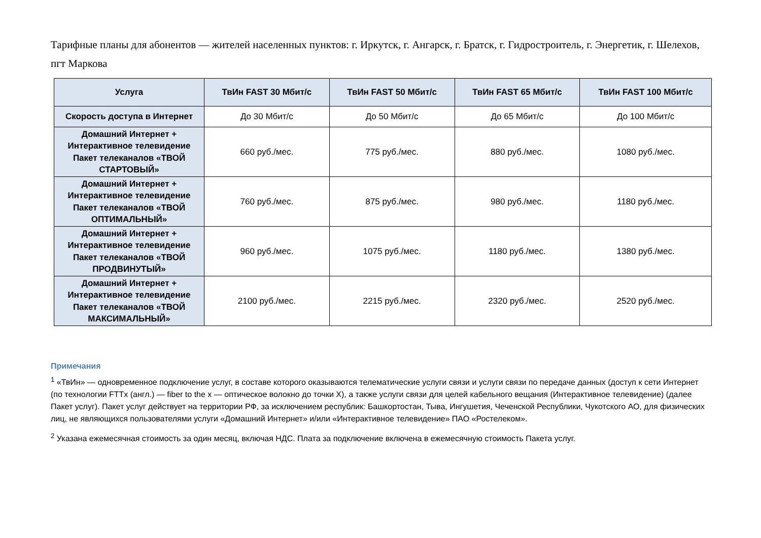Тарифные планы для абонентов — жителей населенных пунктов: г. Иркутск, г. Ангарск, г. Братск, г. Гидростроитель, г. Энергетик, г. Шелехов, пгт Маркова
| Услуга | ТвИн FAST 30 Мбит/с | ТвИн FAST 50 Мбит/с | ТвИн FAST 65 Мбит/с | ТвИн FAST 100 Мбит/с |
| --- | --- | --- | --- | --- |
| Скорость доступа в Интернет | До 30 Мбит/с | До 50 Мбит/с | До 65 Мбит/с | До 100 Мбит/с |
| Домашний Интернет + Интерактивное телевидение Пакет телеканалов «ТВОЙ СТАРТОВЫЙ» | 660 руб./мес. | 775 руб./мес. | 880 руб./мес. | 1080 руб./мес. |
| Домашний Интернет + Интерактивное телевидение Пакет телеканалов «ТВОЙ ОПТИМАЛЬНЫЙ» | 760 руб./мес. | 875 руб./мес. | 980 руб./мес. | 1180 руб./мес. |
| Домашний Интернет + Интерактивное телевидение Пакет телеканалов «ТВОЙ ПРОДВИНУТЫЙ» | 960 руб./мес. | 1075 руб./мес. | 1180 руб./мес. | 1380 руб./мес. |
| Домашний Интернет + Интерактивное телевидение Пакет телеканалов «ТВОЙ МАКСИМАЛЬНЫЙ» | 2100 руб./мес. | 2215 руб./мес. | 2320 руб./мес. | 2520 руб./мес. |
Примечания
<sup>1</sup> «ТвИн» — одновременное подключение услуг, в составе которого оказываются телематические услуги связи и услуги связи по передаче данных (доступ к сети Интернет (по технологии FTTx (англ.) — fiber to the x — оптическое волокно до точки X), а также услуги связи для целей кабельного вещания (Интерактивное телевидение) (далее Пакет услуг). Пакет услуг действует на территории РФ, за исключением республик: Башкортостан, Тыва, Ингушетия, Чеченской Республики, Чукотского АО, для физических лиц, не являющихся пользователями услуги «Домашний Интернет» и/или «Интерактивное телевидение» ПАО «Ростелеком».
<sup>2</sup> Указана ежемесячная стоимость за один месяц, включая НДС. Плата за подключение включена в ежемесячную стоимость Пакета услуг.